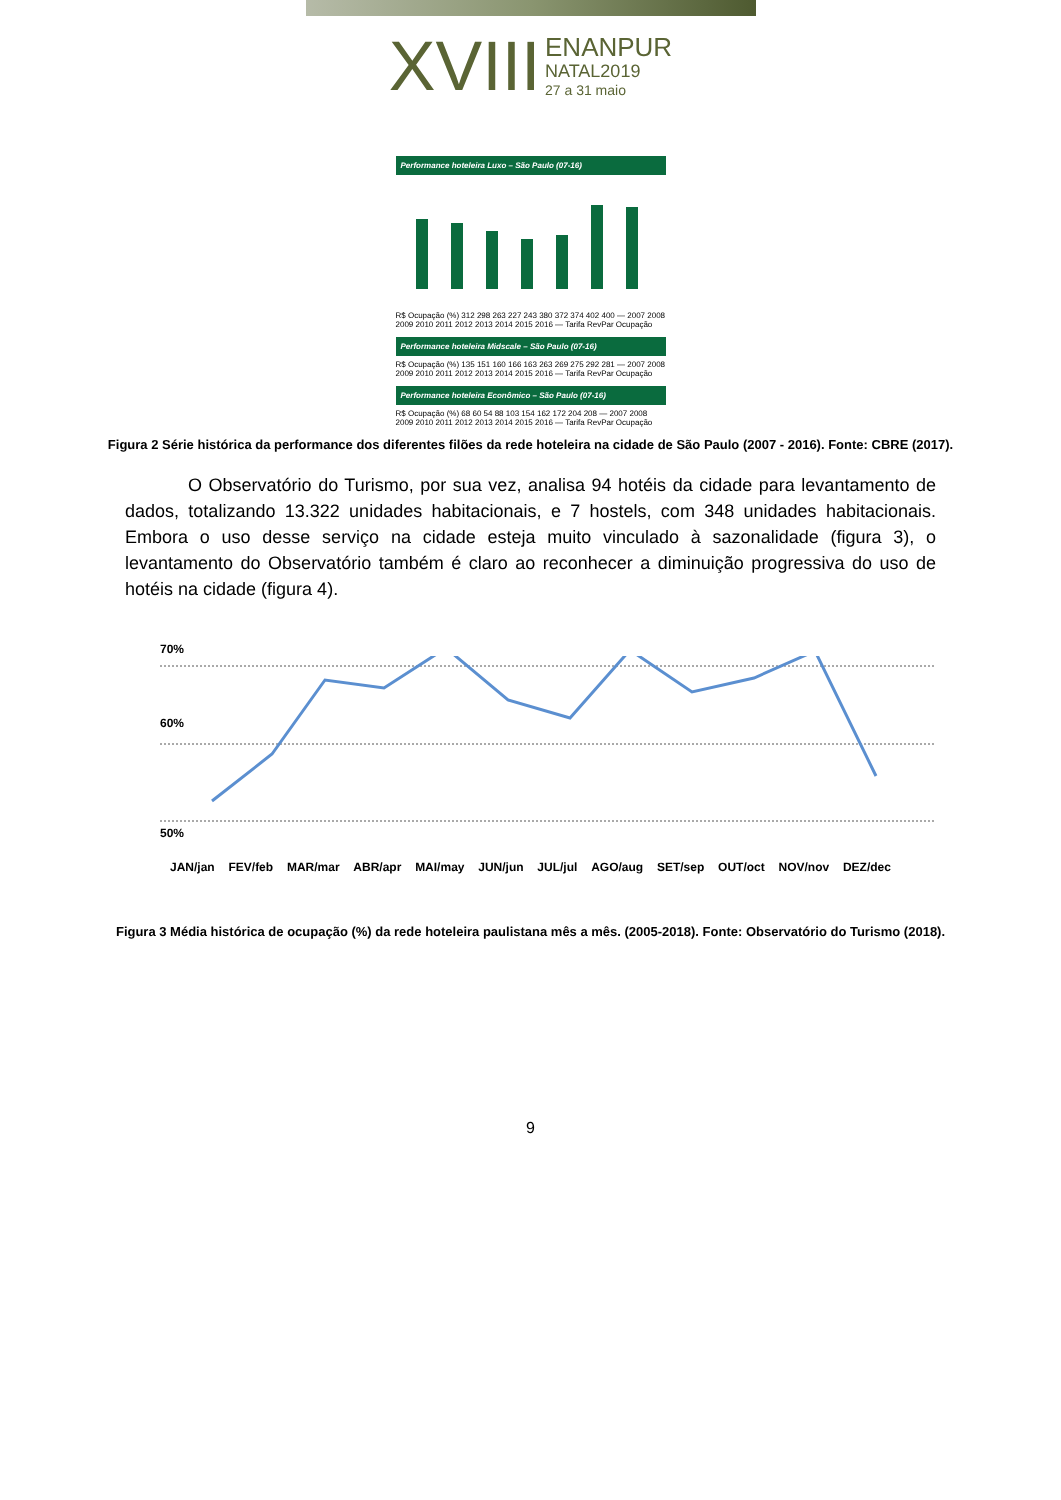XVIII ENANPUR
NATAL2019
27 a 31 maio
Performance hoteleira Luxo – São Paulo (07-16)
R$ Ocupação (%) 312 298 263 227 243 380 372 374 402 400 — 2007 2008 2009 2010 2011 2012 2013 2014 2015 2016 — Tarifa RevPar Ocupação
Performance hoteleira Midscale – São Paulo (07-16)
R$ Ocupação (%) 135 151 160 166 163 263 269 275 292 281 — 2007 2008 2009 2010 2011 2012 2013 2014 2015 2016 — Tarifa RevPar Ocupação
Performance hoteleira Econômico – São Paulo (07-16)
R$ Ocupação (%) 68 60 54 88 103 154 162 172 204 208 — 2007 2008 2009 2010 2011 2012 2013 2014 2015 2016 — Tarifa RevPar Ocupação
Figura 2 Série histórica da performance dos diferentes filões da rede hoteleira na cidade de São Paulo (2007 - 2016). Fonte: CBRE (2017).
O Observatório do Turismo, por sua vez, analisa 94 hotéis da cidade para levantamento de dados, totalizando 13.322 unidades habitacionais, e 7 hostels, com 348 unidades habitacionais. Embora o uso desse serviço na cidade esteja muito vinculado à sazonalidade (figura 3), o levantamento do Observatório também é claro ao reconhecer a diminuição progressiva do uso de hotéis na cidade (figura 4).
70%
60%
50%
JAN/jan FEV/feb MAR/mar ABR/apr MAI/may JUN/jun JUL/jul AGO/aug SET/sep OUT/oct NOV/nov DEZ/dec
Figura 3 Média histórica de ocupação (%) da rede hoteleira paulistana mês a mês. (2005-2018). Fonte: Observatório do Turismo (2018).
9